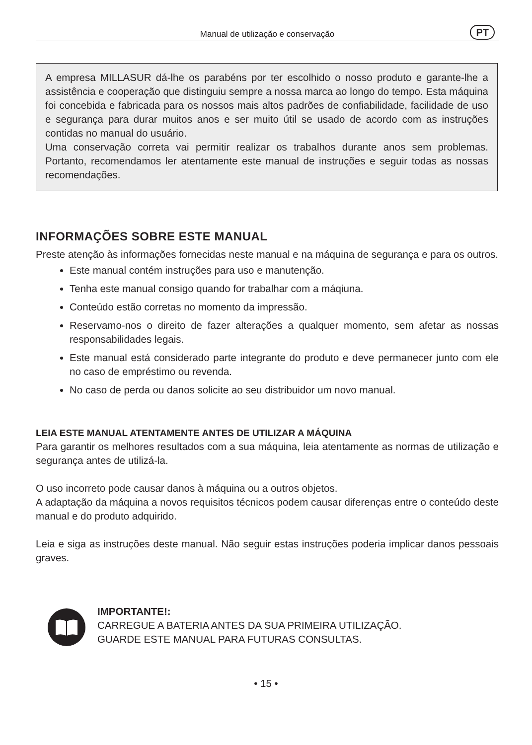Manual de utilização e conservação
PT
A empresa MILLASUR dá-lhe os parabéns por ter escolhido o nosso produto e garante-lhe a assistência e cooperação que distinguiu sempre a nossa marca ao longo do tempo. Esta máquina foi concebida e fabricada para os nossos mais altos padrões de confiabilidade, facilidade de uso e segurança para durar muitos anos e ser muito útil se usado de acordo com as instruções contidas no manual do usuário.
Uma conservação correta vai permitir realizar os trabalhos durante anos sem problemas. Portanto, recomendamos ler atentamente este manual de instruções e seguir todas as nossas recomendações.
INFORMAÇÕES SOBRE ESTE MANUAL
Preste atenção às informações fornecidas neste manual e na máquina de segurança e para os outros.
Este manual contém instruções para uso e manutenção.
Tenha este manual consigo quando for trabalhar com a máqiuna.
Conteúdo estão corretas no momento da impressão.
Reservamo-nos o direito de fazer alterações a qualquer momento, sem afetar as nossas responsabilidades legais.
Este manual está considerado parte integrante do produto e deve permanecer junto com ele no caso de empréstimo ou revenda.
No caso de perda ou danos solicite ao seu distribuidor um novo manual.
LEIA ESTE MANUAL ATENTAMENTE ANTES DE UTILIZAR A MÁQUINA
Para garantir os melhores resultados com a sua máquina, leia atentamente as normas de utilização e segurança antes de utilizá-la.
O uso incorreto pode causar danos à máquina ou a outros objetos.
A adaptação da máquina a novos requisitos técnicos podem causar diferenças entre o conteúdo deste manual e do produto adquirido.
Leia e siga as instruções deste manual. Não seguir estas instruções poderia implicar danos pessoais graves.
IMPORTANTE!:
CARREGUE A BATERIA ANTES DA SUA PRIMEIRA UTILIZAÇÃO.
GUARDE ESTE MANUAL PARA FUTURAS CONSULTAS.
• 15 •